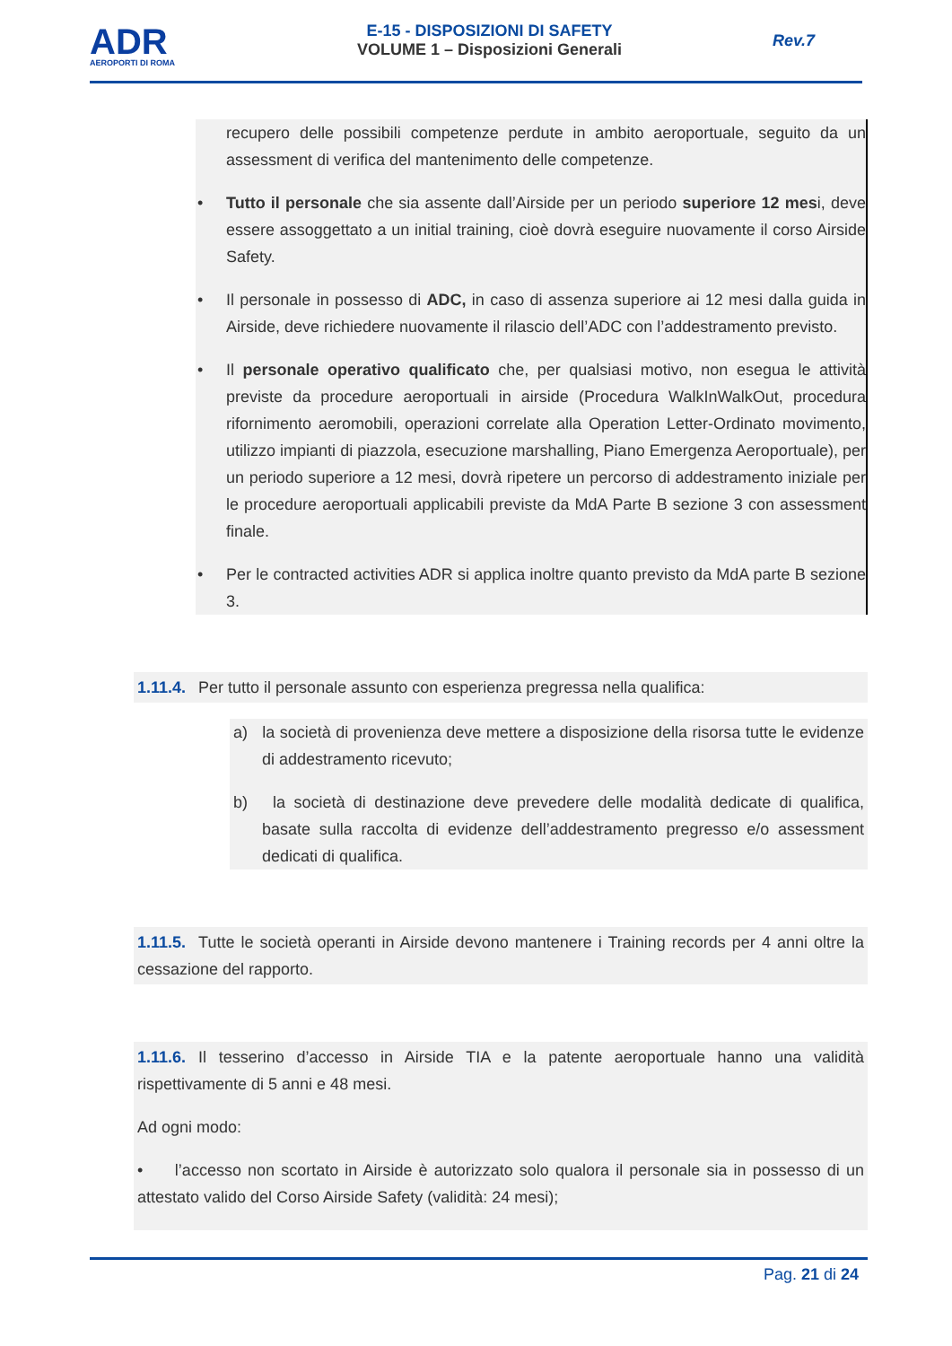ADR
AEROPORTI DI ROMA
E-15 - DISPOSIZIONI DI SAFETY
VOLUME 1 – Disposizioni Generali
Rev.7
recupero delle possibili competenze perdute in ambito aeroportuale, seguito da un assessment di verifica del mantenimento delle competenze.
• Tutto il personale che sia assente dall’Airside per un periodo superiore 12 mesi, deve essere assoggettato a un initial training, cioè dovrà eseguire nuovamente il corso Airside Safety.
• Il personale in possesso di ADC, in caso di assenza superiore ai 12 mesi dalla guida in Airside, deve richiedere nuovamente il rilascio dell’ADC con l’addestramento previsto.
• Il personale operativo qualificato che, per qualsiasi motivo, non esegua le attività previste da procedure aeroportuali in airside (Procedura WalkInWalkOut, procedura rifornimento aeromobili, operazioni correlate alla Operation Letter-Ordinato movimento, utilizzo impianti di piazzola, esecuzione marshalling, Piano Emergenza Aeroportuale), per un periodo superiore a 12 mesi, dovrà ripetere un percorso di addestramento iniziale per le procedure aeroportuali applicabili previste da MdA Parte B sezione 3 con assessment finale.
• Per le contracted activities ADR si applica inoltre quanto previsto da MdA parte B sezione 3.
1.11.4. Per tutto il personale assunto con esperienza pregressa nella qualifica:
a) la società di provenienza deve mettere a disposizione della risorsa tutte le evidenze di addestramento ricevuto;
b) la società di destinazione deve prevedere delle modalità dedicate di qualifica, basate sulla raccolta di evidenze dell’addestramento pregresso e/o assessment dedicati di qualifica.
1.11.5. Tutte le società operanti in Airside devono mantenere i Training records per 4 anni oltre la cessazione del rapporto.
1.11.6. Il tesserino d’accesso in Airside TIA e la patente aeroportuale hanno una validità rispettivamente di 5 anni e 48 mesi.
Ad ogni modo:
• l’accesso non scortato in Airside è autorizzato solo qualora il personale sia in possesso di un attestato valido del Corso Airside Safety (validità: 24 mesi);
Pag. 21 di 24